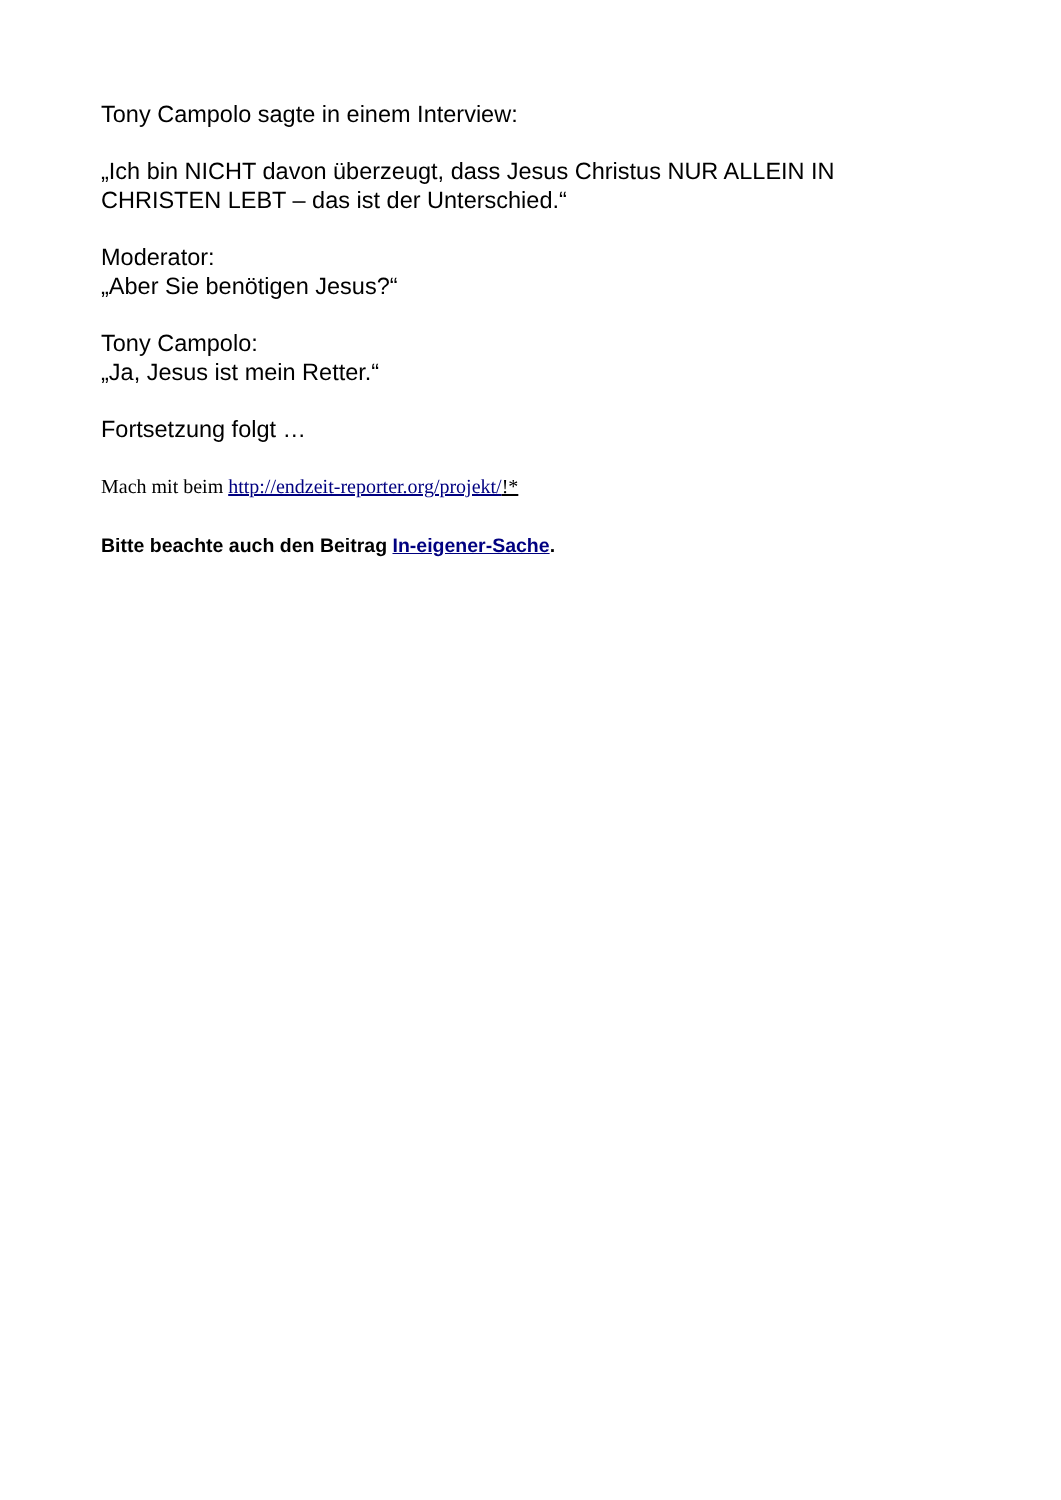Tony Campolo sagte in einem Interview:
„Ich bin NICHT davon überzeugt, dass Jesus Christus NUR ALLEIN IN CHRISTEN LEBT – das ist der Unterschied.“
Moderator:
„Aber Sie benötigen Jesus?“
Tony Campolo:
„Ja, Jesus ist mein Retter.“
Fortsetzung folgt …
Mach mit beim http://endzeit-reporter.org/projekt/!*
Bitte beachte auch den Beitrag In-eigener-Sache.